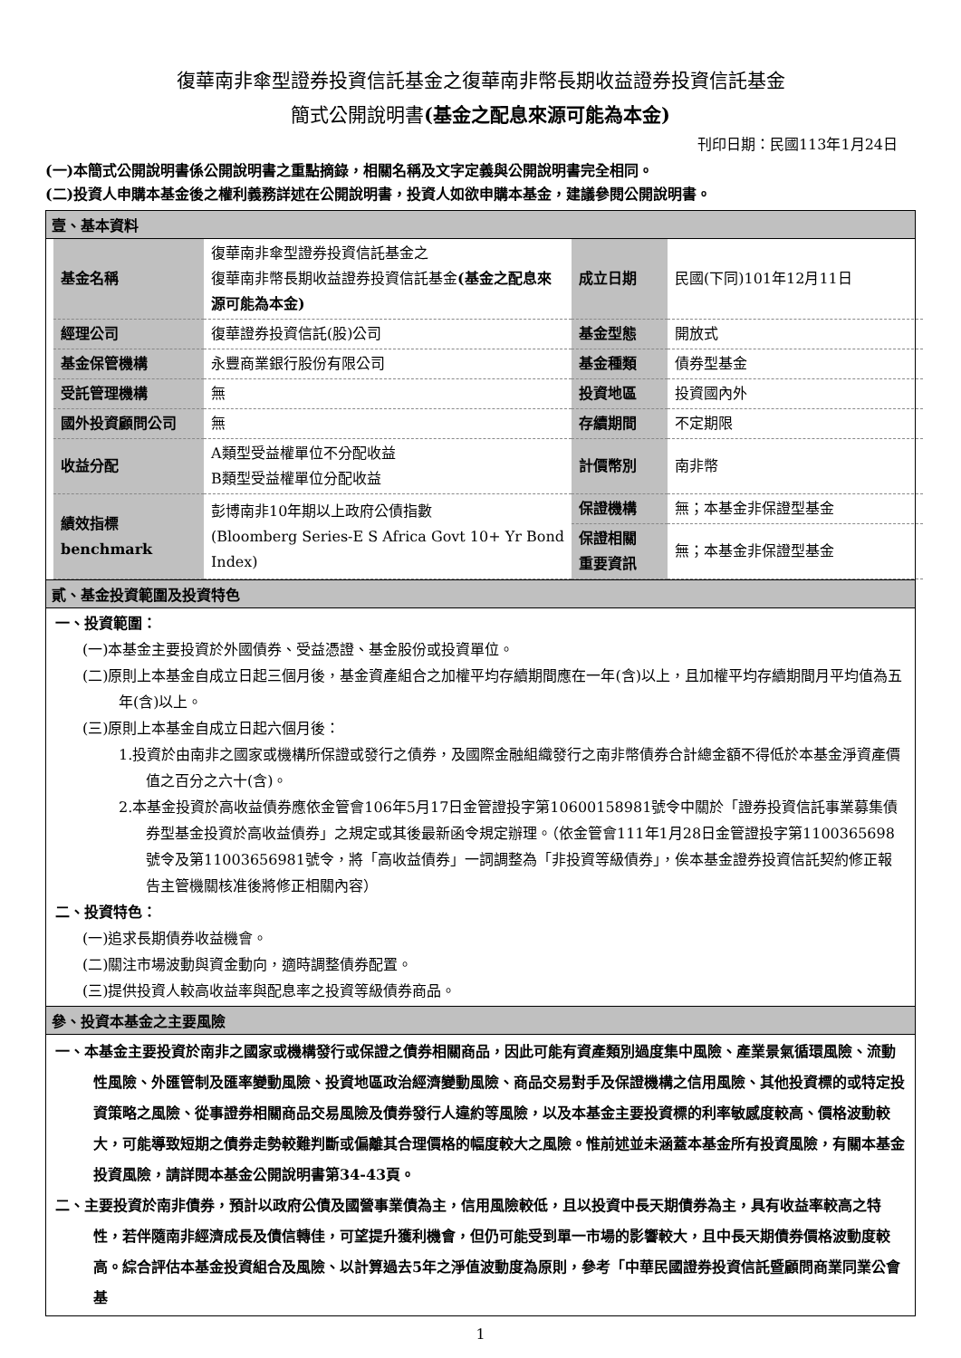復華南非傘型證券投資信託基金之復華南非幣長期收益證券投資信託基金
簡式公開說明書(基金之配息來源可能為本金)
刊印日期：民國113年1月24日
(一)本簡式公開說明書係公開說明書之重點摘錄，相關名稱及文字定義與公開說明書完全相同。
(二)投資人申購本基金後之權利義務詳述在公開說明書，投資人如欲申購本基金，建議參閱公開說明書。
壹、基本資料
| 基金名稱 | 復華南非傘型證券投資信託基金之 復華南非幣長期收益證券投資信託基金 (基金之配息來源可能為本金) | 成立日期 | 民國(下同)101年12月11日 |
| 經理公司 | 復華證券投資信託(股)公司 | 基金型態 | 開放式 |
| 基金保管機構 | 永豐商業銀行股份有限公司 | 基金種類 | 債券型基金 |
| 受託管理機構 | 無 | 投資地區 | 投資國內外 |
| 國外投資顧問公司 | 無 | 存續期間 | 不定期限 |
| 收益分配 | A類型受益權單位不分配收益 B類型受益權單位分配收益 | 計價幣別 | 南非幣 |
| 績效指標 benchmark | 彭博南非10年期以上政府公債指數 (Bloomberg Series-E S Africa Govt 10+ Yr Bond Index) | 保證機構 | 無；本基金非保證型基金 |
| | | 保證相關 重要資訊 | 無；本基金非保證型基金 |
貳、基金投資範圍及投資特色
一、投資範圍：
(一)本基金主要投資於外國債券、受益憑證、基金股份或投資單位。
(二)原則上本基金自成立日起三個月後，基金資產組合之加權平均存續期間應在一年(含)以上，且加權平均存續期間月平均值為五年(含)以上。
(三)原則上本基金自成立日起六個月後：
1.投資於由南非之國家或機構所保證或發行之債券，及國際金融組織發行之南非幣債券合計總金額不得低於本基金淨資產價值之百分之六十(含)。
2.本基金投資於高收益債券應依金管會106年5月17日金管證投字第10600158981號令中關於「證券投資信託事業募集債券型基金投資於高收益債券」之規定或其後最新函令規定辦理。（依金管會111年1月28日金管證投字第1100365698號令及第11003656981號令，將「高收益債券」一詞調整為「非投資等級債券」，俟本基金證券投資信託契約修正報告主管機關核准後將修正相關內容）
二、投資特色：
(一)追求長期債券收益機會。
(二)關注市場波動與資金動向，適時調整債券配置。
(三)提供投資人較高收益率與配息率之投資等級債券商品。
參、投資本基金之主要風險
一、本基金主要投資於南非之國家或機構發行或保證之債券相關商品，因此可能有資產類別過度集中風險、產業景氣循環風險、流動性風險、外匯管制及匯率變動風險、投資地區政治經濟變動風險、商品交易對手及保證機構之信用風險、其他投資標的或特定投資策略之風險、從事證券相關商品交易風險及債券發行人違約等風險，以及本基金主要投資標的利率敏感度較高、價格波動較大，可能導致短期之債券走勢較難判斷或偏離其合理價格的幅度較大之風險。惟前述並未涵蓋本基金所有投資風險，有關本基金投資風險，請詳閱本基金公開說明書第34-43頁。
二、主要投資於南非債券，預計以政府公債及國營事業債為主，信用風險較低，且以投資中長天期債券為主，具有收益率較高之特性，若伴隨南非經濟成長及債信轉佳，可望提升獲利機會，但仍可能受到單一市場的影響較大，且中長天期債券價格波動度較高。綜合評估本基金投資組合及風險、以計算過去5年之淨值波動度為原則，參考「中華民國證券投資信託暨顧問商業同業公會基
1